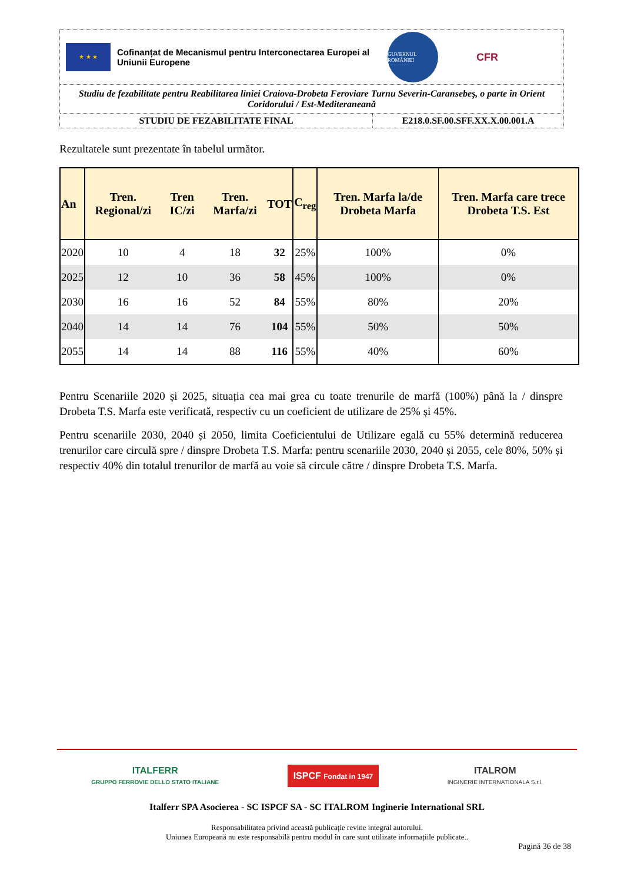★ ★ ★
Cofinanțat de Mecanismul pentru Interconectarea Europei al Uniunii Europene
GUVERNUL ROMÂNIEI
CFR
Studiu de fezabilitate pentru Reabilitarea liniei Craiova-Drobeta Feroviare Turnu Severin-Caransebeş, o parte în Orient Coridorului / Est-Mediteraneană
STUDIU DE FEZABILITATE FINAL E218.0.SF.00.SFF.XX.X.00.001.A
Rezultatele sunt prezentate în tabelul următor.
| An | Tren. Regional/zi | Tren IC/zi | Tren. Marfa/zi | TOT | C<sub>reg</sub> | Tren. Marfa la/de Drobeta Marfa | Tren. Marfa care trece Drobeta T.S. Est |
| --- | --- | --- | --- | --- | --- | --- | --- |
| 2020 | 10 | 4 | 18 | 32 | 25% | 100% | 0% |
| 2025 | 12 | 10 | 36 | 58 | 45% | 100% | 0% |
| 2030 | 16 | 16 | 52 | 84 | 55% | 80% | 20% |
| 2040 | 14 | 14 | 76 | 104 | 55% | 50% | 50% |
| 2055 | 14 | 14 | 88 | 116 | 55% | 40% | 60% |
Pentru Scenariile 2020 și 2025, situația cea mai grea cu toate trenurile de marfă (100%) până la / dinspre Drobeta T.S. Marfa este verificată, respectiv cu un coeficient de utilizare de 25% și 45%.
Pentru scenariile 2030, 2040 și 2050, limita Coeficientului de Utilizare egală cu 55% determină reducerea trenurilor care circulă spre / dinspre Drobeta T.S. Marfa: pentru scenariile 2030, 2040 și 2055, cele 80%, 50% și respectiv 40% din totalul trenurilor de marfă au voie să circule către / dinspre Drobeta T.S. Marfa.
ITALFERR
GRUPPO FERROVIE DELLO STATO ITALIANE
ISPCF Fondat in 1947
ITALROM
INGINERIE INTERNATIONALA S.r.l.
Italferr SPA Asocierea - SC ISPCF SA - SC ITALROM Inginerie International SRL
Responsabilitatea privind această publicație revine integral autorului.
Uniunea Europeană nu este responsabilă pentru modul în care sunt utilizate informațiile publicate..
Pagină 36 de 38